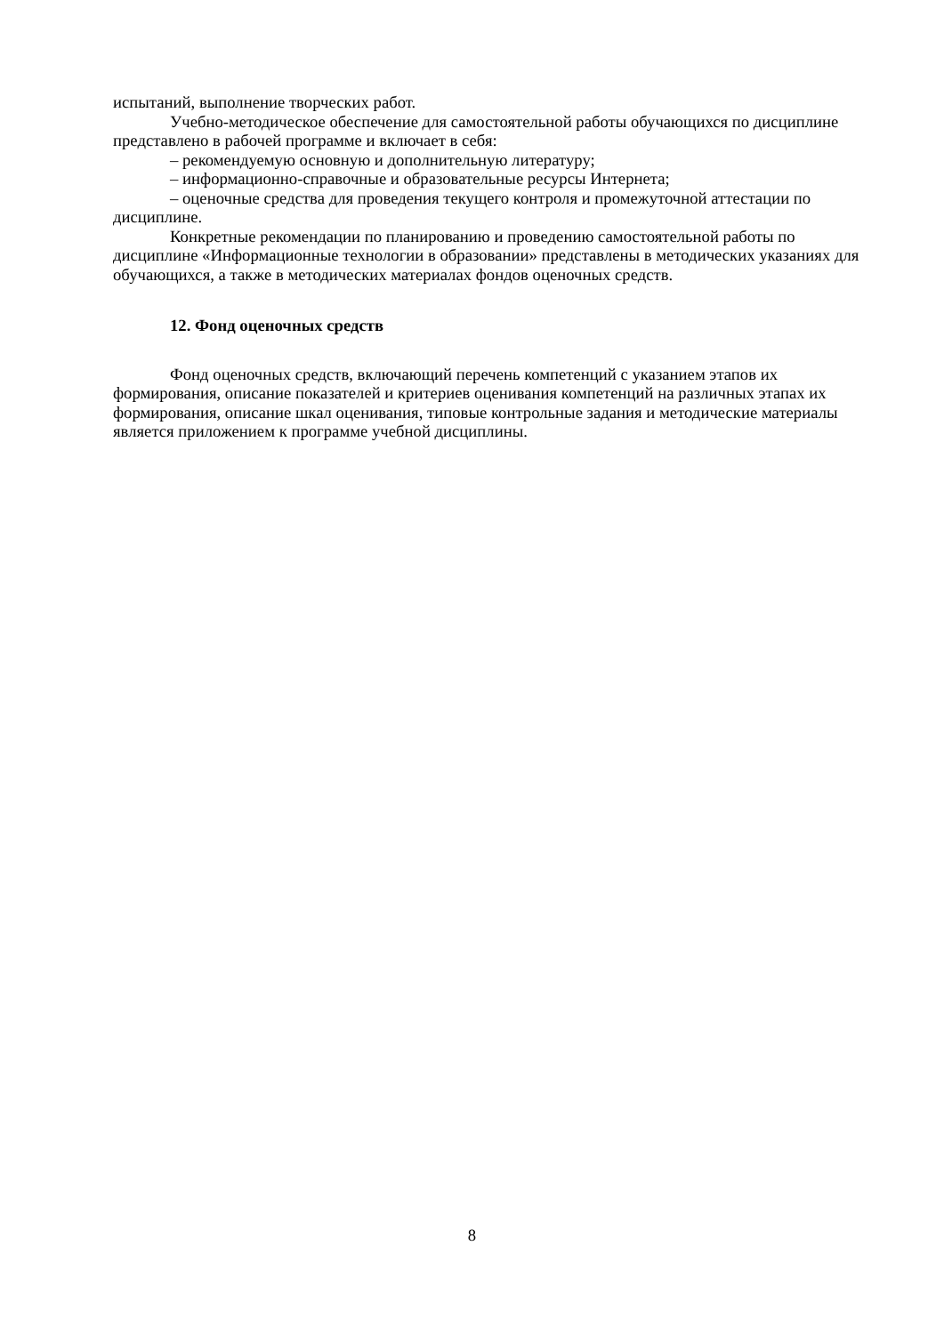испытаний, выполнение творческих работ.
Учебно-методическое обеспечение для самостоятельной работы обучающихся по дисциплине представлено в рабочей программе и включает в себя:
– рекомендуемую основную и дополнительную литературу;
– информационно-справочные и образовательные ресурсы Интернета;
– оценочные средства для проведения текущего контроля и промежуточной аттестации по дисциплине.
Конкретные рекомендации по планированию и проведению самостоятельной работы по дисциплине «Информационные технологии в образовании» представлены в методических указаниях для обучающихся, а также в методических материалах фондов оценочных средств.
12. Фонд оценочных средств
Фонд оценочных средств, включающий перечень компетенций с указанием этапов их формирования, описание показателей и критериев оценивания компетенций на различных этапах их формирования, описание шкал оценивания, типовые контрольные задания и методические материалы является приложением к программе учебной дисциплины.
8